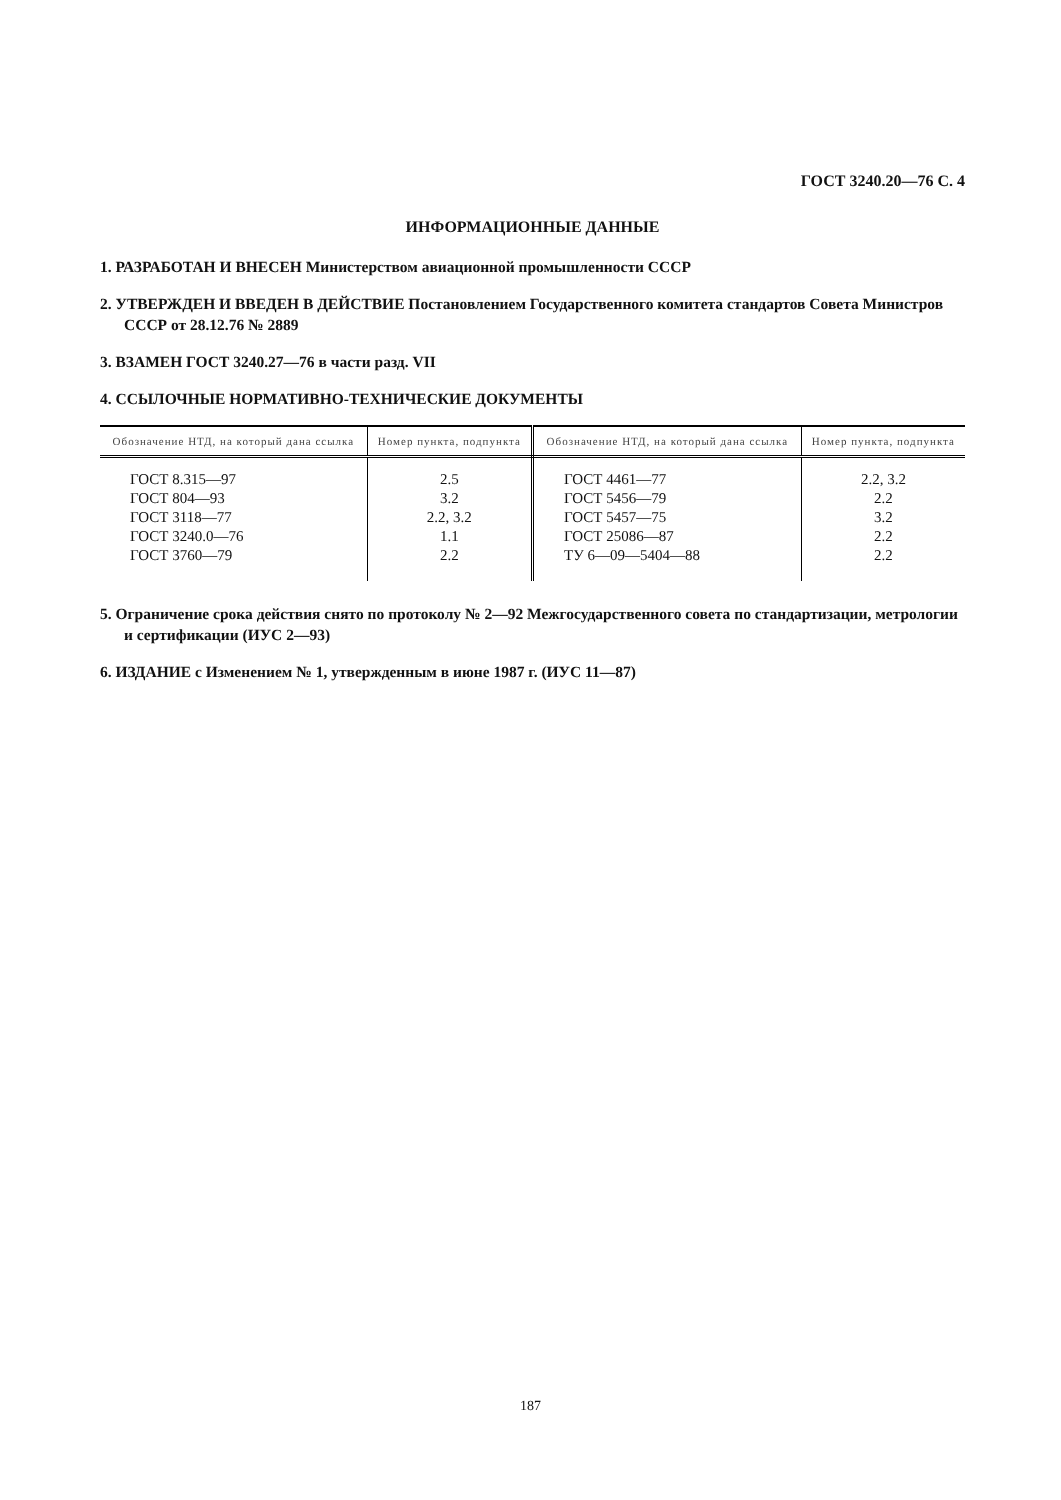ГОСТ 3240.20—76 С. 4
ИНФОРМАЦИОННЫЕ ДАННЫЕ
1. РАЗРАБОТАН И ВНЕСЕН Министерством авиационной промышленности СССР
2. УТВЕРЖДЕН И ВВЕДЕН В ДЕЙСТВИЕ Постановлением Государственного комитета стандартов Совета Министров СССР от 28.12.76 № 2889
3. ВЗАМЕН ГОСТ 3240.27—76 в части разд. VII
4. ССЫЛОЧНЫЕ НОРМАТИВНО-ТЕХНИЧЕСКИЕ ДОКУМЕНТЫ
| Обозначение НТД, на который дана ссылка | Номер пункта, подпункта | Обозначение НТД, на который дана ссылка | Номер пункта, подпункта |
| --- | --- | --- | --- |
| ГОСТ 8.315—97 | 2.5 | ГОСТ 4461—77 | 2.2, 3.2 |
| ГОСТ 804—93 | 3.2 | ГОСТ 5456—79 | 2.2 |
| ГОСТ 3118—77 | 2.2, 3.2 | ГОСТ 5457—75 | 3.2 |
| ГОСТ 3240.0—76 | 1.1 | ГОСТ 25086—87 | 2.2 |
| ГОСТ 3760—79 | 2.2 | ТУ 6—09—5404—88 | 2.2 |
5. Ограничение срока действия снято по протоколу № 2—92 Межгосударственного совета по стандартизации, метрологии и сертификации (ИУС 2—93)
6. ИЗДАНИЕ с Изменением № 1, утвержденным в июне 1987 г. (ИУС 11—87)
187